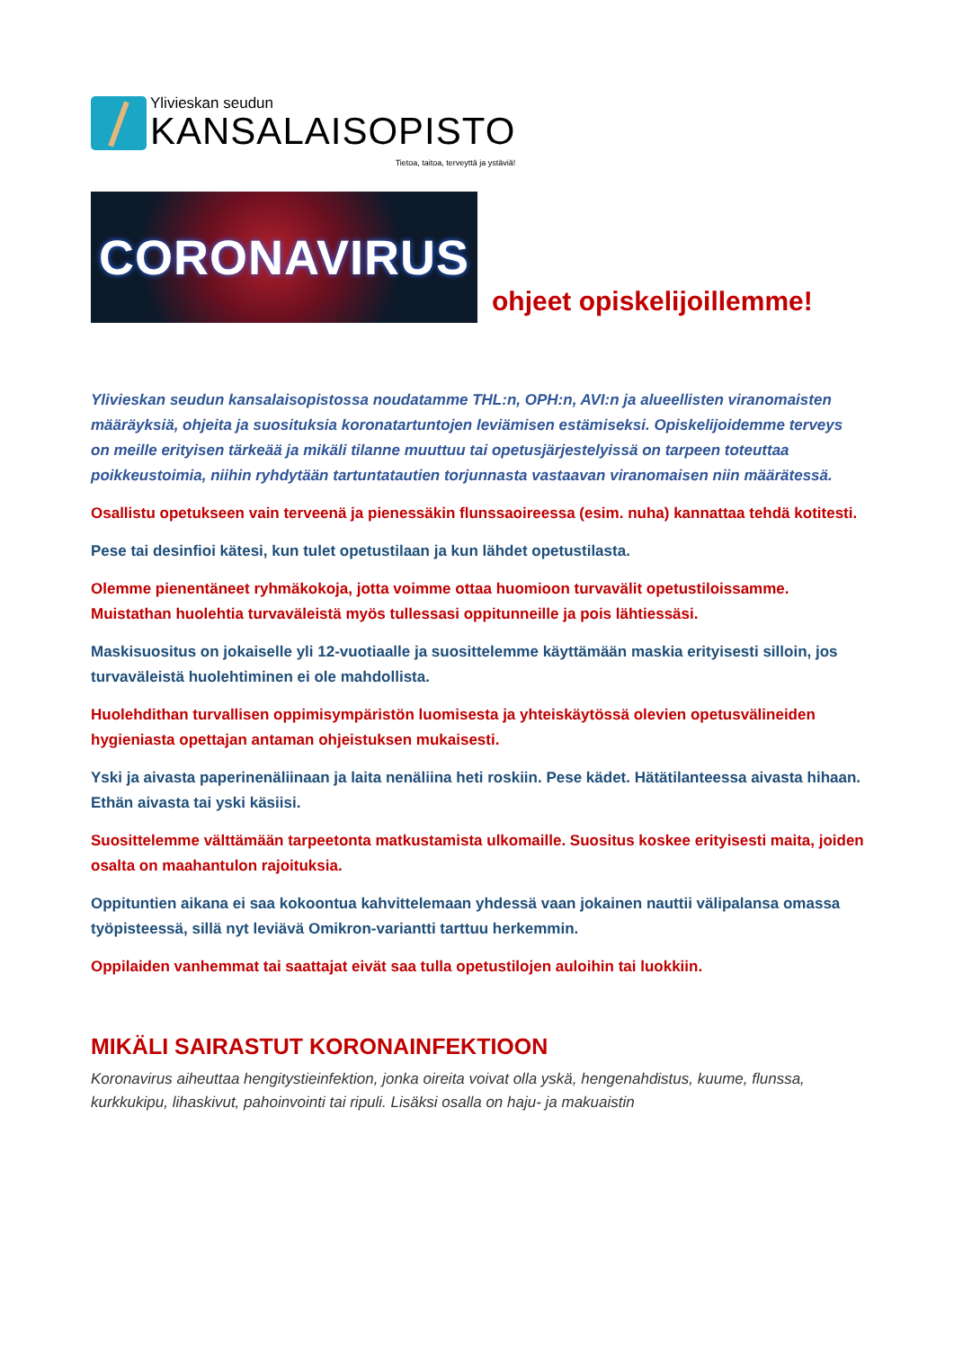Ylivieskan seudun
KANSALAISOPISTO
Tietoa, taitoa, terveyttä ja ystäviä!
CORONAVIRUS
ohjeet opiskelijoillemme!
Ylivieskan seudun kansalaisopistossa noudatamme THL:n, OPH:n, AVI:n ja alueellisten viranomaisten määräyksiä, ohjeita ja suosituksia koronatartuntojen leviämisen estämiseksi. Opiskelijoidemme terveys on meille erityisen tärkeää ja mikäli tilanne muuttuu tai opetusjärjestelyissä on tarpeen toteuttaa poikkeustoimia, niihin ryhdytään tartuntatautien torjunnasta vastaavan viranomaisen niin määrätessä.
Osallistu opetukseen vain terveenä ja pienessäkin flunssaoireessa (esim. nuha) kannattaa tehdä kotitesti.
Pese tai desinfioi kätesi, kun tulet opetustilaan ja kun lähdet opetustilasta.
Olemme pienentäneet ryhmäkokoja, jotta voimme ottaa huomioon turvavälit opetustiloissamme. Muistathan huolehtia turvaväleistä myös tullessasi oppitunneille ja pois lähtiessäsi.
Maskisuositus on jokaiselle yli 12-vuotiaalle ja suosittelemme käyttämään maskia erityisesti silloin, jos turvaväleistä huolehtiminen ei ole mahdollista.
Huolehdithan turvallisen oppimisympäristön luomisesta ja yhteiskäytössä olevien opetusvälineiden hygieniasta opettajan antaman ohjeistuksen mukaisesti.
Yski ja aivasta paperinenäliinaan ja laita nenäliina heti roskiin. Pese kädet. Hätätilanteessa aivasta hihaan. Ethän aivasta tai yski käsiisi.
Suosittelemme välttämään tarpeetonta matkustamista ulkomaille. Suositus koskee erityisesti maita, joiden osalta on maahantulon rajoituksia.
Oppituntien aikana ei saa kokoontua kahvittelemaan yhdessä vaan jokainen nauttii välipalansa omassa työpisteessä, sillä nyt leviävä Omikron-variantti tarttuu herkemmin.
Oppilaiden vanhemmat tai saattajat eivät saa tulla opetustilojen auloihin tai luokkiin.
MIKÄLI SAIRASTUT KORONAINFEKTIOON
Koronavirus aiheuttaa hengitystieinfektion, jonka oireita voivat olla yskä, hengenahdistus, kuume, flunssa, kurkkukipu, lihaskivut, pahoinvointi tai ripuli. Lisäksi osalla on haju- ja makuaistin